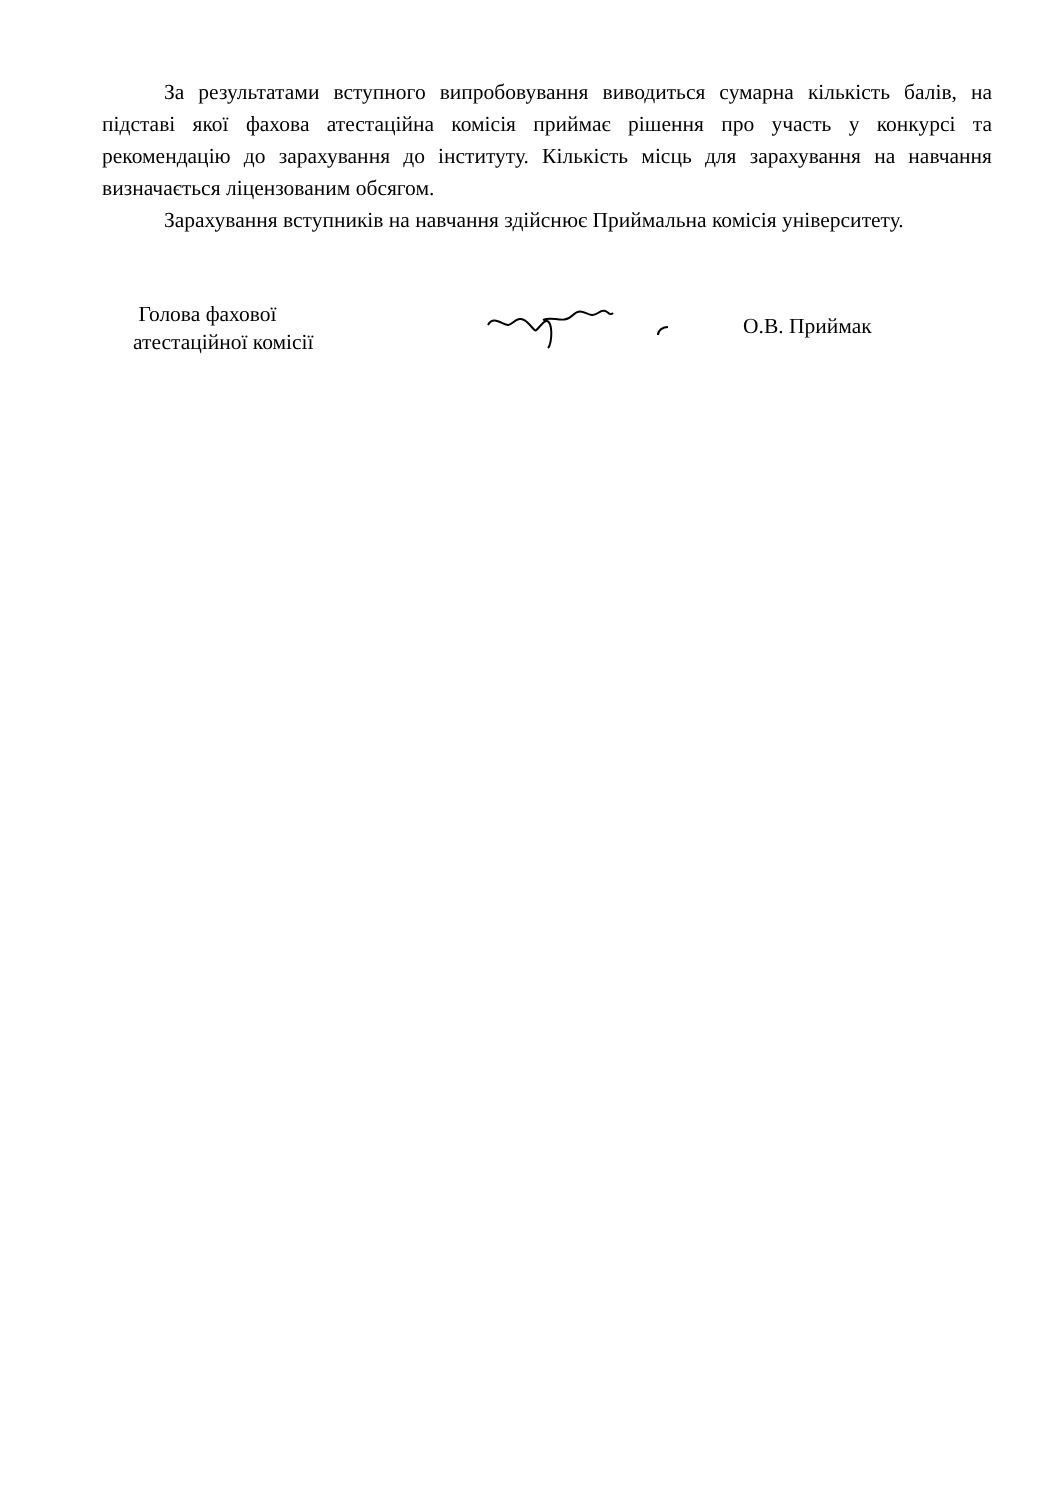За результатами вступного випробовування виводиться сумарна кількість балів, на підставі якої фахова атестаційна комісія приймає рішення про участь у конкурсі та рекомендацію до зарахування до інституту. Кількість місць для зарахування на навчання визначається ліцензованим обсягом.
Зарахування вступників на навчання здійснює Приймальна комісія університету.
Голова фахової
атестаційної комісії
О.В. Приймак